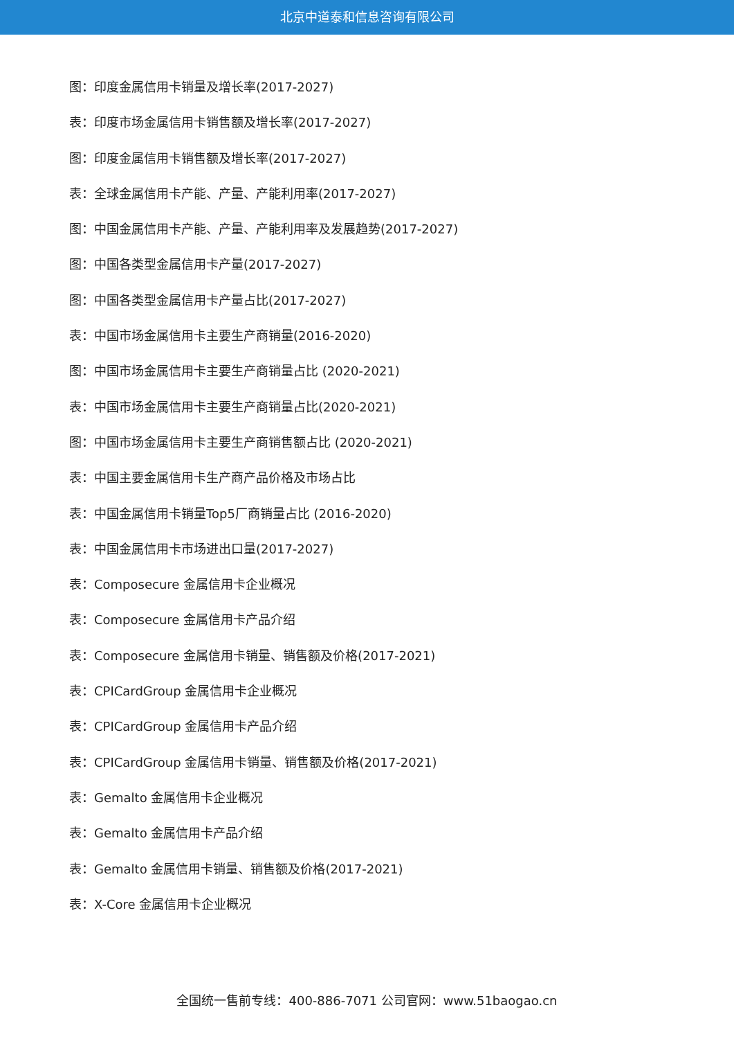北京中道泰和信息咨询有限公司
图：印度金属信用卡销量及增长率(2017-2027)
表：印度市场金属信用卡销售额及增长率(2017-2027)
图：印度金属信用卡销售额及增长率(2017-2027)
表：全球金属信用卡产能、产量、产能利用率(2017-2027)
图：中国金属信用卡产能、产量、产能利用率及发展趋势(2017-2027)
图：中国各类型金属信用卡产量(2017-2027)
图：中国各类型金属信用卡产量占比(2017-2027)
表：中国市场金属信用卡主要生产商销量(2016-2020)
图：中国市场金属信用卡主要生产商销量占比 (2020-2021)
表：中国市场金属信用卡主要生产商销量占比(2020-2021)
图：中国市场金属信用卡主要生产商销售额占比 (2020-2021)
表：中国主要金属信用卡生产商产品价格及市场占比
表：中国金属信用卡销量Top5厂商销量占比 (2016-2020)
表：中国金属信用卡市场进出口量(2017-2027)
表：Composecure 金属信用卡企业概况
表：Composecure 金属信用卡产品介绍
表：Composecure 金属信用卡销量、销售额及价格(2017-2021)
表：CPICardGroup 金属信用卡企业概况
表：CPICardGroup 金属信用卡产品介绍
表：CPICardGroup 金属信用卡销量、销售额及价格(2017-2021)
表：Gemalto 金属信用卡企业概况
表：Gemalto 金属信用卡产品介绍
表：Gemalto 金属信用卡销量、销售额及价格(2017-2021)
表：X-Core 金属信用卡企业概况
全国统一售前专线：400-886-7071 公司官网：www.51baogao.cn